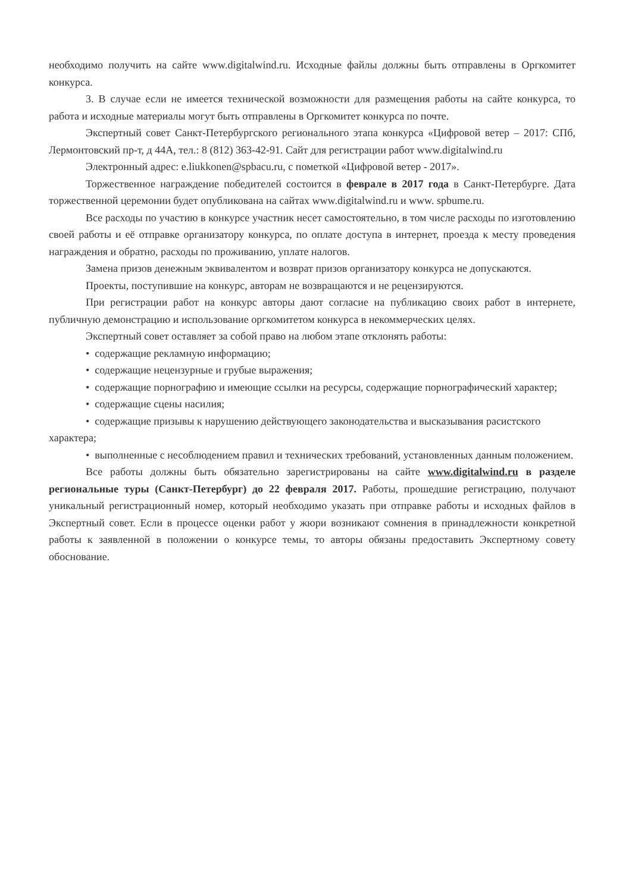необходимо получить на сайте www.digitalwind.ru. Исходные файлы должны быть отправлены в Оргкомитет конкурса.
3. В случае если не имеется технической возможности для размещения работы на сайте конкурса, то работа и исходные материалы могут быть отправлены в Оргкомитет конкурса по почте.
Экспертный совет Санкт-Петербургского регионального этапа конкурса «Цифровой ветер – 2017: СПб, Лермонтовский пр-т, д 44А, тел.: 8 (812) 363-42-91. Сайт для регистрации работ www.digitalwind.ru
Электронный адрес: e.liukkonen@spbacu.ru, с пометкой «Цифровой ветер - 2017».
Торжественное награждение победителей состоится в феврале в 2017 года в Санкт-Петербурге. Дата торжественной церемонии будет опубликована на сайтах www.digitalwind.ru и www. spbume.ru.
Все расходы по участию в конкурсе участник несет самостоятельно, в том числе расходы по изготовлению своей работы и её отправке организатору конкурса, по оплате доступа в интернет, проезда к месту проведения награждения и обратно, расходы по проживанию, уплате налогов.
Замена призов денежным эквивалентом и возврат призов организатору конкурса не допускаются.
Проекты, поступившие на конкурс, авторам не возвращаются и не рецензируются.
При регистрации работ на конкурс авторы дают согласие на публикацию своих работ в интернете, публичную демонстрацию и использование оргкомитетом конкурса в некоммерческих целях.
Экспертный совет оставляет за собой право на любом этапе отклонять работы:
• содержащие рекламную информацию;
• содержащие нецензурные и грубые выражения;
• содержащие порнографию и имеющие ссылки на ресурсы, содержащие порнографический характер;
• содержащие сцены насилия;
• содержащие призывы к нарушению действующего законодательства и высказывания расистского характера;
• выполненные с несоблюдением правил и технических требований, установленных данным положением.
Все работы должны быть обязательно зарегистрированы на сайте www.digitalwind.ru в разделе региональные туры (Санкт-Петербург) до 22 февраля 2017. Работы, прошедшие регистрацию, получают уникальный регистрационный номер, который необходимо указать при отправке работы и исходных файлов в Экспертный совет. Если в процессе оценки работ у жюри возникают сомнения в принадлежности конкретной работы к заявленной в положении о конкурсе темы, то авторы обязаны предоставить Экспертному совету обоснование.